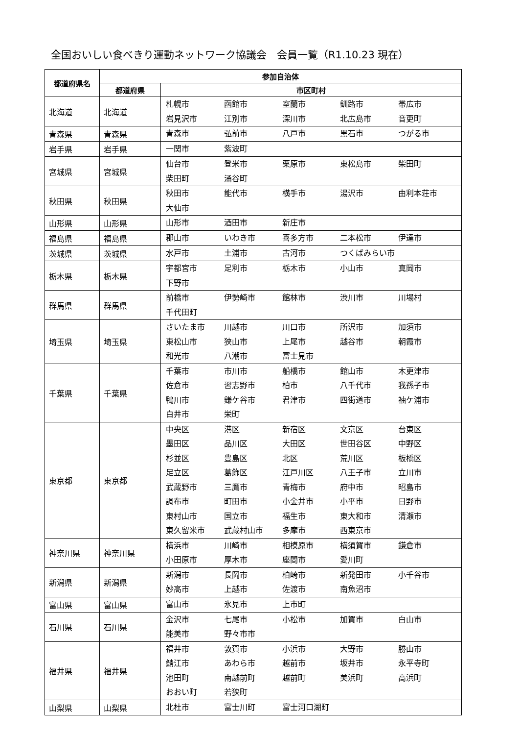全国おいしい食べきり運動ネットワーク協議会　会員一覧（R1.10.23 現在）
| 都道府県名 | 参加自治体 | |
| --- | --- | --- |
| | 都道府県 | 市区町村 |
| 北海道 | 北海道 | 札幌市 函館市 室蘭市 釧路市 帯広市 岩見沢市 江別市 深川市 北広島市 音更町 |
| 青森県 | 青森県 | 青森市 弘前市 八戸市 黒石市 つがる市 |
| 岩手県 | 岩手県 | 一関市 紫波町 |
| 宮城県 | 宮城県 | 仙台市 登米市 栗原市 東松島市 柴田町 柴田町 涌谷町 |
| 秋田県 | 秋田県 | 秋田市 能代市 横手市 湯沢市 由利本荘市 大仙市 |
| 山形県 | 山形県 | 山形市 酒田市 新庄市 |
| 福島県 | 福島県 | 郡山市 いわき市 喜多方市 二本松市 伊達市 |
| 茨城県 | 茨城県 | 水戸市 土浦市 古河市 つくばみらい市 |
| 栃木県 | 栃木県 | 宇都宮市 足利市 栃木市 小山市 真岡市 下野市 |
| 群馬県 | 群馬県 | 前橋市 伊勢崎市 館林市 渋川市 川場村 千代田町 |
| 埼玉県 | 埼玉県 | さいたま市 川越市 川口市 所沢市 加須市 東松山市 狭山市 上尾市 越谷市 朝霞市 和光市 八潮市 富士見市 |
| 千葉県 | 千葉県 | 千葉市 市川市 船橋市 館山市 木更津市 佐倉市 習志野市 柏市 八千代市 我孫子市 鴨川市 鎌ケ谷市 君津市 四街道市 袖ケ浦市 白井市 栄町 |
| 東京都 | 東京都 | 中央区 港区 新宿区 文京区 台東区 墨田区 品川区 大田区 世田谷区 中野区 杉並区 豊島区 北区 荒川区 板橋区 足立区 葛飾区 江戸川区 八王子市 立川市 武蔵野市 三鷹市 青梅市 府中市 昭島市 調布市 町田市 小金井市 小平市 日野市 東村山市 国立市 福生市 東大和市 清瀬市 東久留米市 武蔵村山市 多摩市 西東京市 |
| 神奈川県 | 神奈川県 | 横浜市 川崎市 相模原市 横須賀市 鎌倉市 小田原市 厚木市 座間市 愛川町 |
| 新潟県 | 新潟県 | 新潟市 長岡市 柏崎市 新発田市 小千谷市 妙高市 上越市 佐渡市 南魚沼市 |
| 富山県 | 富山県 | 富山市 氷見市 上市町 |
| 石川県 | 石川県 | 金沢市 七尾市 小松市 加賀市 白山市 能美市 野々市市 |
| 福井県 | 福井県 | 福井市 敦賀市 小浜市 大野市 勝山市 鯖江市 あわら市 越前市 坂井市 永平寺町 池田町 南越前町 越前町 美浜町 高浜町 おおい町 若狭町 |
| 山梨県 | 山梨県 | 北杜市 富士川町 富士河口湖町 |